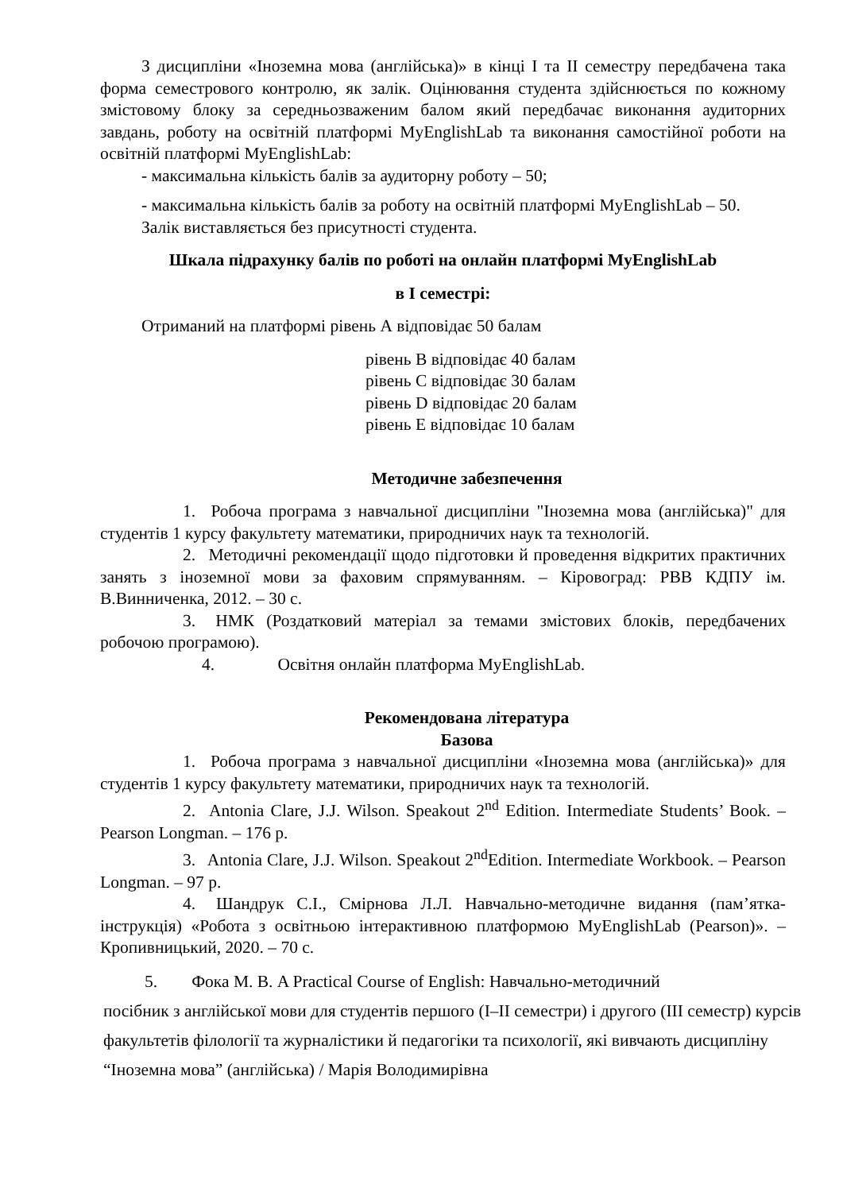З дисципліни «Іноземна мова (англійська)» в кінці І та ІІ семестру передбачена така форма семестрового контролю, як залік. Оцінювання студента здійснюється по кожному змістовому блоку за середньозваженим балом який передбачає виконання аудиторних завдань, роботу на освітній платформі MyEnglishLab та виконання самостійної роботи на освітній платформі MyEnglishLab:
- максимальна кількість балів за аудиторну роботу – 50;
- максимальна кількість балів за роботу на освітній платформі MyEnglishLab – 50.
Залік виставляється без присутності студента.
Шкала підрахунку балів по роботі на онлайн платформі MyEnglishLab
в І семестрі:
Отриманий на платформі рівень А відповідає 50 балам
рівень В відповідає 40 балам
рівень С відповідає 30 балам
рівень D відповідає 20 балам
рівень Е відповідає 10 балам
Методичне забезпечення
1. Робоча програма з навчальної дисципліни "Іноземна мова (англійська)" для студентів 1 курсу факультету математики, природничих наук та технологій.
2. Методичні рекомендації щодо підготовки й проведення відкритих практичних занять з іноземної мови за фаховим спрямуванням. – Кіровоград: РВВ КДПУ ім. В.Винниченка, 2012. – 30 с.
3. НМК (Роздатковий матеріал за темами змістових блоків, передбачених робочою програмою).
4. Освітня онлайн платформа MyEnglishLab.
Рекомендована література
Базова
1. Робоча програма з навчальної дисципліни «Іноземна мова (англійська)» для студентів 1 курсу факультету математики, природничих наук та технологій.
2. Antonia Clare, J.J. Wilson. Speakout 2<sup>nd</sup> Edition. Intermediate Students’ Book. – Pearson Longman. – 176 p.
3. Antonia Clare, J.J. Wilson. Speakout 2<sup>nd</sup>Edition. Intermediate Workbook. – Pearson Longman. – 97 p.
4. Шандрук С.І., Смірнова Л.Л. Навчально-методичне видання (пам’ятка-інструкція) «Робота з освітньою інтерактивною платформою MyEnglishLab (Pearson)». – Кропивницький, 2020. – 70 с.
5. Фока М. В. A Practical Course of English: Навчально-методичний
посібник з англійської мови для студентів першого (I–II семестри) і другого (III семестр) курсів факультетів філології та журналістики й педагогіки та психології, які вивчають дисципліну “Іноземна мова” (англійська) / Марія Володимирівна